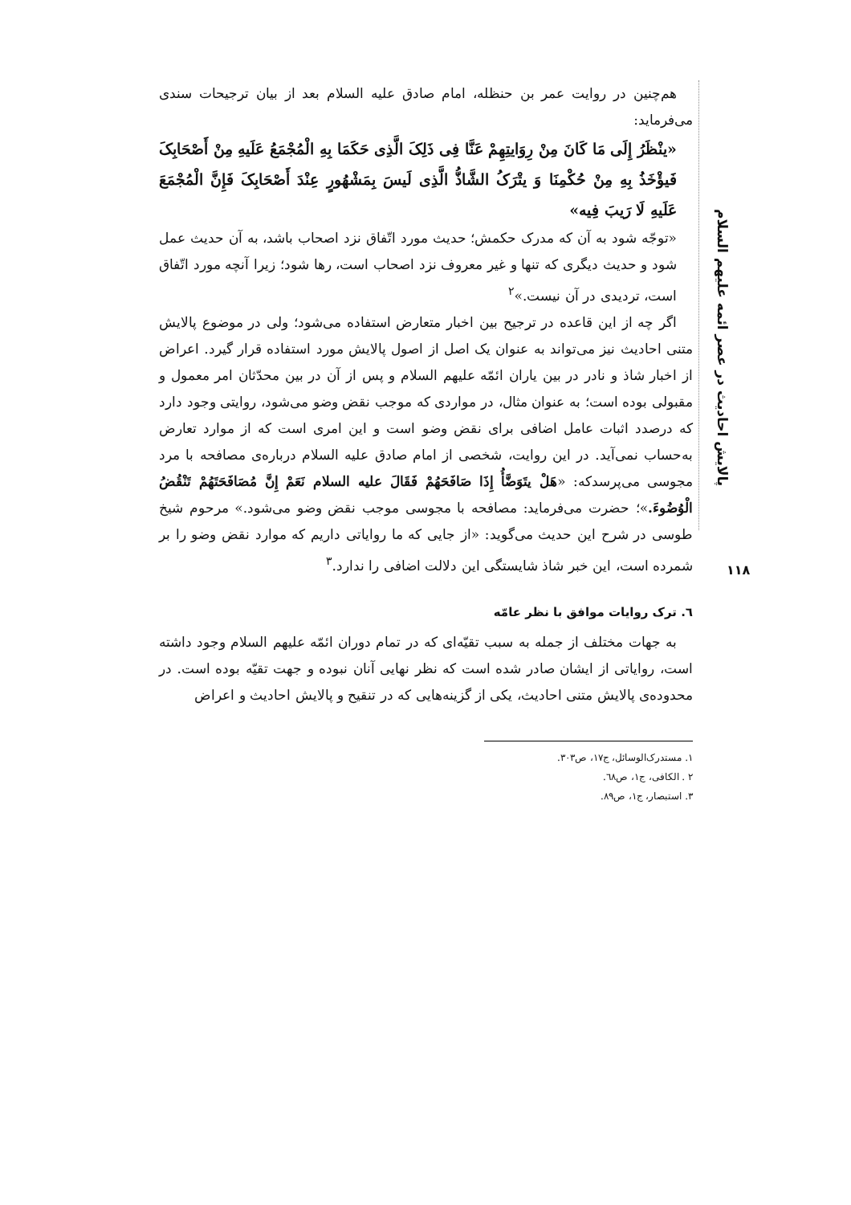پالایش احادیث در عصر ائمه علیهم السلام
۱۱۸
هم‌چنین در روایت عمر بن حنظله، امام صادق علیه السلام بعد از بیان ترجیحات سندی می‌فرماید:
«ینْظَرُ إِلَی مَا کَانَ مِنْ رِوَایتِهِمْ عَنَّا فِی ذَلِکَ الَّذِی حَکَمَا بِهِ الْمُجْمَعُ عَلَیهِ مِنْ أَصْحَابِکَ فَیؤْخَذُ بِهِ مِنْ حُکْمِنَا وَ یتْرَکُ الشَّاذُّ الَّذِی لَیسَ بِمَشْهُورٍ عِنْدَ أَصْحَابِکَ فَإِنَّ الْمُجْمَعَ عَلَیهِ لَا رَیبَ فِیه»
«توجّه شود به آن که مدرک حکمش؛ حدیث مورد اتّفاق نزد اصحاب باشد، به آن حدیث عمل شود و حدیث دیگری که تنها و غیر معروف نزد اصحاب است، رها شود؛ زیرا آنچه مورد اتّفاق است، تردیدی در آن نیست.»<sup>۲</sup>
اگر چه از این قاعده در ترجیح بین اخبار متعارض استفاده می‌شود؛ ولی در موضوع پالایش متنی احادیث نیز می‌تواند به عنوان یک اصل از اصول پالایش مورد استفاده قرار گیرد. اعراض از اخبار شاذ و نادر در بین یاران ائمّه علیهم السلام و پس از آن در بین محدّثان امر معمول و مقبولی بوده است؛ به عنوان مثال، در مواردی که موجب نقض وضو می‌شود، روایتی وجود دارد که درصدد اثبات عامل اضافی برای نقض وضو است و این امری است که از موارد تعارض به‌حساب نمی‌آید. در این روایت، شخصی از امام صادق علیه السلام درباره‌ی مصافحه با مرد مجوسی می‌پرسدکه: «هَلْ یتَوَضَّأُ إِذَا صَافَحَهُمْ فَقَالَ علیه السلام نَعَمْ إِنَّ مُصَافَحَتَهُمْ تَنْقُضُ الْوُضُوءَ.»؛ حضرت می‌فرماید: مصافحه با مجوسی موجب نقض وضو می‌شود.» مرحوم شیخ طوسی در شرح این حدیث می‌گوید: «از جایی که ما روایاتی داریم که موارد نقض وضو را بر شمرده است، این خبر شاذ شایستگی این دلالت اضافی را ندارد.<sup>۳</sup>
٦. ترک روایات موافق با نظر عامّه
به جهات مختلف از جمله به سبب تقیّه‌ای که در تمام دوران ائمّه علیهم السلام وجود داشته است، روایاتی از ایشان صادر شده است که نظر نهایی آنان نبوده و جهت تقیّه بوده است. در محدوده‌ی پالایش متنی احادیث، یکی از گزینه‌هایی که در تنقیح و پالایش احادیث و اعراض
۱. مستدرک‌الوسائل، ج۱۷، ص۳۰۳.
۲ . الکافی، ج۱، ص٦۸.
۳. استبصار، ج۱، ص۸۹.